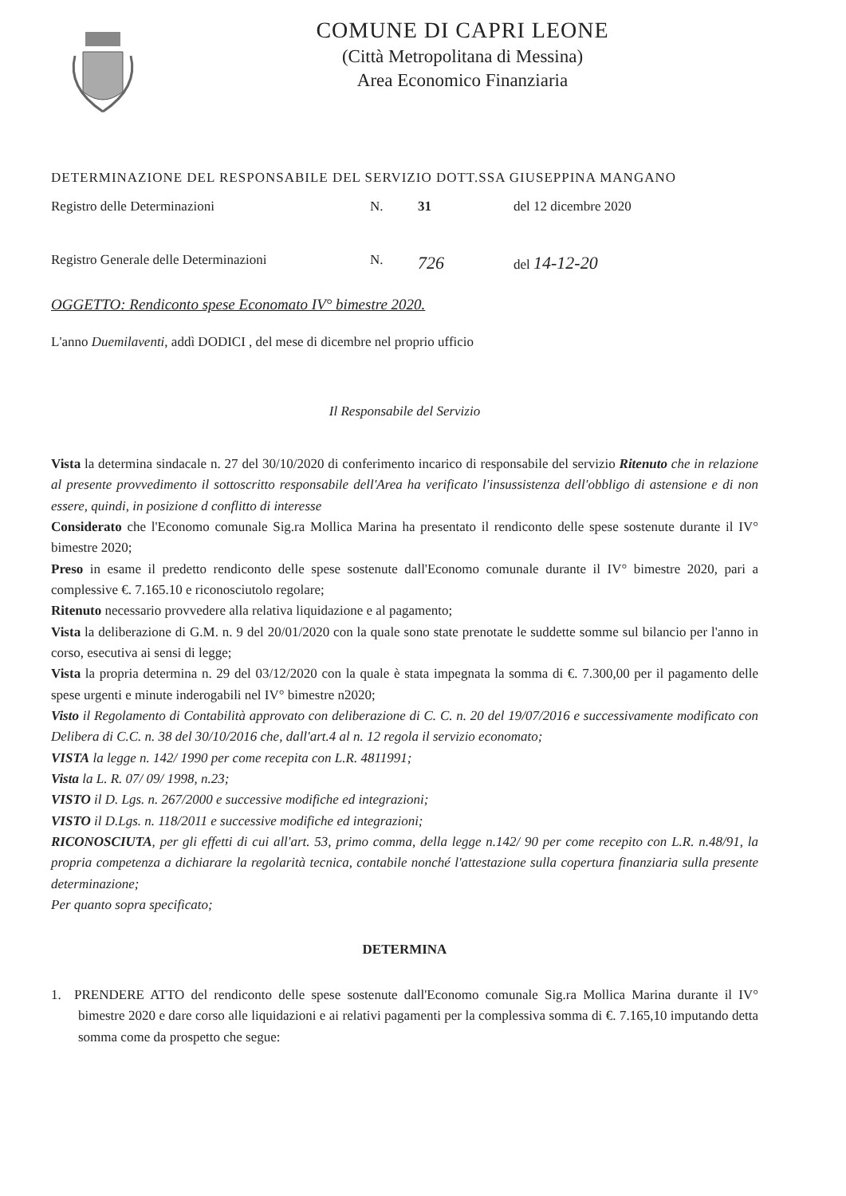COMUNE DI CAPRI LEONE
(Città Metropolitana di Messina)
Area Economico Finanziaria
DETERMINAZIONE DEL RESPONSABILE DEL SERVIZIO DOTT.SSA GIUSEPPINA MANGANO
Registro delle Determinazioni N. 31 del 12 dicembre 2020
Registro Generale delle Determinazioni N.
726
del 14-12-20
OGGETTO: Rendiconto spese Economato IV° bimestre 2020.
L'anno Duemilaventi, addì DODICI , del mese di dicembre nel proprio ufficio
Il Responsabile del Servizio
Vista la determina sindacale n. 27 del 30/10/2020 di conferimento incarico di responsabile del servizio Ritenuto che in relazione al presente provvedimento il sottoscritto responsabile dell'Area ha verificato l'insussistenza dell'obbligo di astensione e di non essere, quindi, in posizione d conflitto di interesse
Considerato che l'Economo comunale Sig.ra Mollica Marina ha presentato il rendiconto delle spese sostenute durante il IV° bimestre 2020;
Preso in esame il predetto rendiconto delle spese sostenute dall'Economo comunale durante il IV° bimestre 2020, pari a complessive €. 7.165.10 e riconosciutolo regolare;
Ritenuto necessario provvedere alla relativa liquidazione e al pagamento;
Vista la deliberazione di G.M. n. 9 del 20/01/2020 con la quale sono state prenotate le suddette somme sul bilancio per l'anno in corso, esecutiva ai sensi di legge;
Vista la propria determina n. 29 del 03/12/2020 con la quale è stata impegnata la somma di €. 7.300,00 per il pagamento delle spese urgenti e minute inderogabili nel IV° bimestre n2020;
Visto il Regolamento di Contabilità approvato con deliberazione di C. C. n. 20 del 19/07/2016 e successivamente modificato con Delibera di C.C. n. 38 del 30/10/2016 che, dall'art.4 al n. 12 regola il servizio economato;
VISTA la legge n. 142/ 1990 per come recepita con L.R. 4811991;
Vista la L. R. 07/ 09/ 1998, n.23;
VISTO il D. Lgs. n. 267/2000 e successive modifiche ed integrazioni;
VISTO il D.Lgs. n. 118/2011 e successive modifiche ed integrazioni;
RICONOSCIUTA, per gli effetti di cui all'art. 53, primo comma, della legge n.142/ 90 per come recepito con L.R. n.48/91, la propria competenza a dichiarare la regolarità tecnica, contabile nonché l'attestazione sulla copertura finanziaria sulla presente determinazione;
Per quanto sopra specificato;
DETERMINA
1. PRENDERE ATTO del rendiconto delle spese sostenute dall'Economo comunale Sig.ra Mollica Marina durante il IV° bimestre 2020 e dare corso alle liquidazioni e ai relativi pagamenti per la complessiva somma di €. 7.165,10 imputando detta somma come da prospetto che segue: